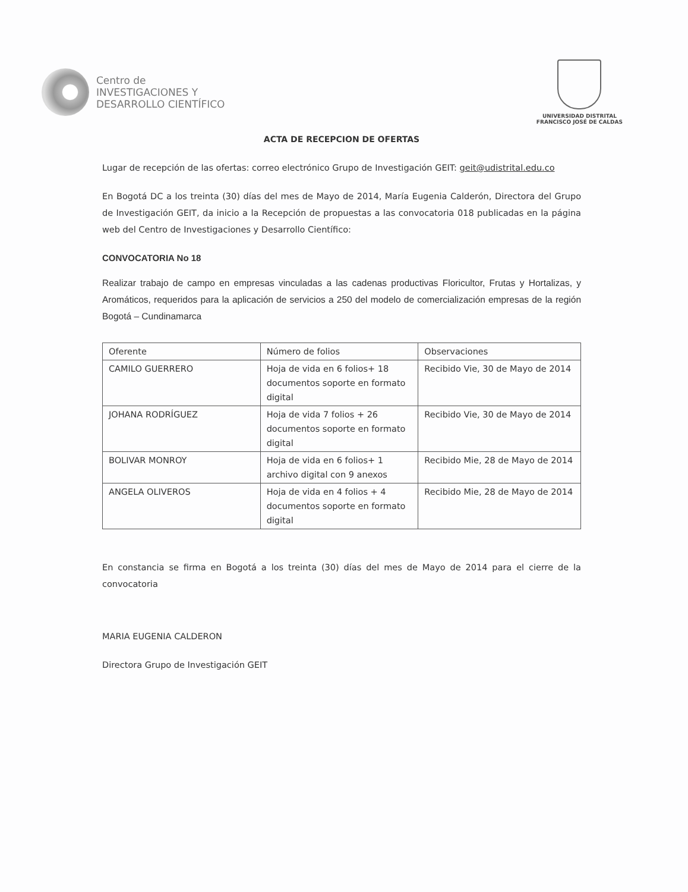Centro de
INVESTIGACIONES Y
DESARROLLO CIENTÍFICO
UNIVERSIDAD DISTRITAL
FRANCISCO JOSÉ DE CALDAS
ACTA DE RECEPCION DE OFERTAS
Lugar de recepción de las ofertas: correo electrónico Grupo de Investigación GEIT: geit@udistrital.edu.co
En Bogotá DC a los treinta (30) días del mes de Mayo de 2014, María Eugenia Calderón, Directora del Grupo de Investigación GEIT, da inicio a la Recepción de propuestas a las convocatoria 018 publicadas en la página web del Centro de Investigaciones y Desarrollo Científico:
CONVOCATORIA No 18
Realizar trabajo de campo en empresas vinculadas a las cadenas productivas Floricultor, Frutas y Hortalizas, y Aromáticos, requeridos para la aplicación de servicios a 250 del modelo de comercialización empresas de la región Bogotá – Cundinamarca
| Oferente | Número de folios | Observaciones |
| --- | --- | --- |
| CAMILO GUERRERO | Hoja de vida en 6 folios+ 18 documentos soporte en formato digital | Recibido Vie, 30 de Mayo de 2014 |
| JOHANA RODRÍGUEZ | Hoja de vida 7 folios + 26 documentos soporte en formato digital | Recibido Vie, 30 de Mayo de 2014 |
| BOLIVAR MONROY | Hoja de vida en 6 folios+ 1 archivo digital con 9 anexos | Recibido Mie, 28 de Mayo de 2014 |
| ANGELA OLIVEROS | Hoja de vida en 4 folios + 4 documentos soporte en formato digital | Recibido Mie, 28 de Mayo de 2014 |
En constancia se firma en Bogotá a los treinta (30) días del mes de Mayo de 2014 para el cierre de la convocatoria
MARIA EUGENIA CALDERON
Directora Grupo de Investigación GEIT